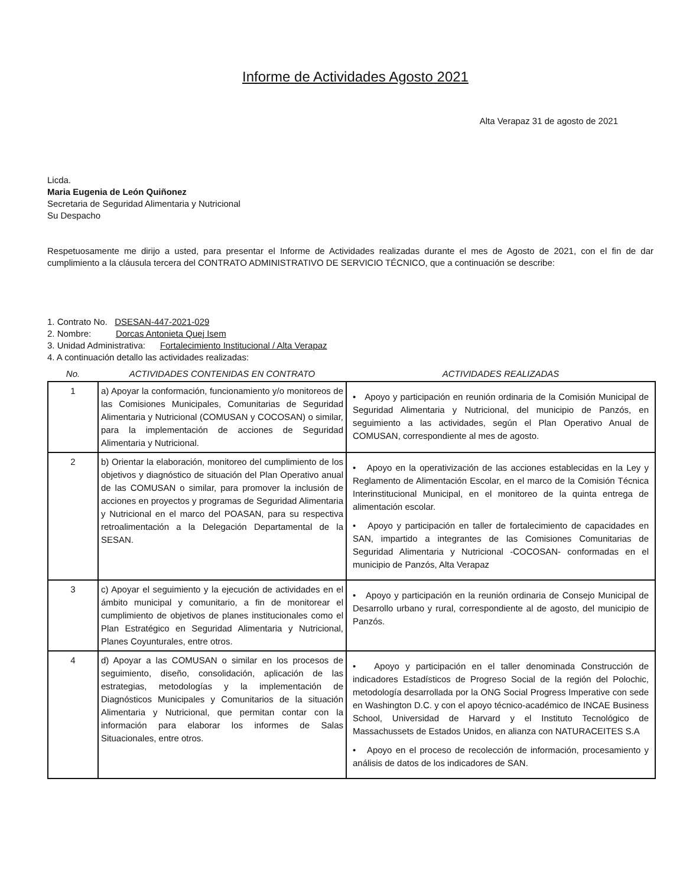Informe de Actividades Agosto 2021
Alta Verapaz 31 de agosto de 2021
Licda.
Maria Eugenia de León Quiñonez
Secretaria de Seguridad Alimentaria y Nutricional
Su Despacho
Respetuosamente me dirijo a usted, para presentar el Informe de Actividades realizadas durante el mes de Agosto de 2021, con el fin de dar cumplimiento a la cláusula tercera del CONTRATO ADMINISTRATIVO DE SERVICIO TÉCNICO, que a continuación se describe:
1. Contrato No. DSESAN-447-2021-029
2. Nombre: Dorcas Antonieta Quej Isem
3. Unidad Administrativa: Fortalecimiento Institucional / Alta Verapaz
4. A continuación detallo las actividades realizadas:
| No. | ACTIVIDADES CONTENIDAS EN CONTRATO | ACTIVIDADES REALIZADAS |
| --- | --- | --- |
| 1 | a) Apoyar la conformación, funcionamiento y/o monitoreos de las Comisiones Municipales, Comunitarias de Seguridad Alimentaria y Nutricional (COMUSAN y COCOSAN) o similar, para la implementación de acciones de Seguridad Alimentaria y Nutricional. | • Apoyo y participación en reunión ordinaria de la Comisión Municipal de Seguridad Alimentaria y Nutricional, del municipio de Panzós, en seguimiento a las actividades, según el Plan Operativo Anual de COMUSAN, correspondiente al mes de agosto. |
| 2 | b) Orientar la elaboración, monitoreo del cumplimiento de los objetivos y diagnóstico de situación del Plan Operativo anual de las COMUSAN o similar, para promover la inclusión de acciones en proyectos y programas de Seguridad Alimentaria y Nutricional en el marco del POASAN, para su respectiva retroalimentación a la Delegación Departamental de la SESAN. | • Apoyo en la operativización de las acciones establecidas en la Ley y Reglamento de Alimentación Escolar, en el marco de la Comisión Técnica Interinstitucional Municipal, en el monitoreo de la quinta entrega de alimentación escolar. • Apoyo y participación en taller de fortalecimiento de capacidades en SAN, impartido a integrantes de las Comisiones Comunitarias de Seguridad Alimentaria y Nutricional -COCOSAN- conformadas en el municipio de Panzós, Alta Verapaz |
| 3 | c) Apoyar el seguimiento y la ejecución de actividades en el ámbito municipal y comunitario, a fin de monitorear el cumplimiento de objetivos de planes institucionales como el Plan Estratégico en Seguridad Alimentaria y Nutricional, Planes Coyunturales, entre otros. | • Apoyo y participación en la reunión ordinaria de Consejo Municipal de Desarrollo urbano y rural, correspondiente al de agosto, del municipio de Panzós. |
| 4 | d) Apoyar a las COMUSAN o similar en los procesos de seguimiento, diseño, consolidación, aplicación de las estrategias, metodologías y la implementación de Diagnósticos Municipales y Comunitarios de la situación Alimentaria y Nutricional, que permitan contar con la información para elaborar los informes de Salas Situacionales, entre otros. | • Apoyo y participación en el taller denominada Construcción de indicadores Estadísticos de Progreso Social de la región del Polochic, metodología desarrollada por la ONG Social Progress Imperative con sede en Washington D.C. y con el apoyo técnico-académico de INCAE Business School, Universidad de Harvard y el Instituto Tecnológico de Massachussets de Estados Unidos, en alianza con NATURACEITES S.A • Apoyo en el proceso de recolección de información, procesamiento y análisis de datos de los indicadores de SAN. |